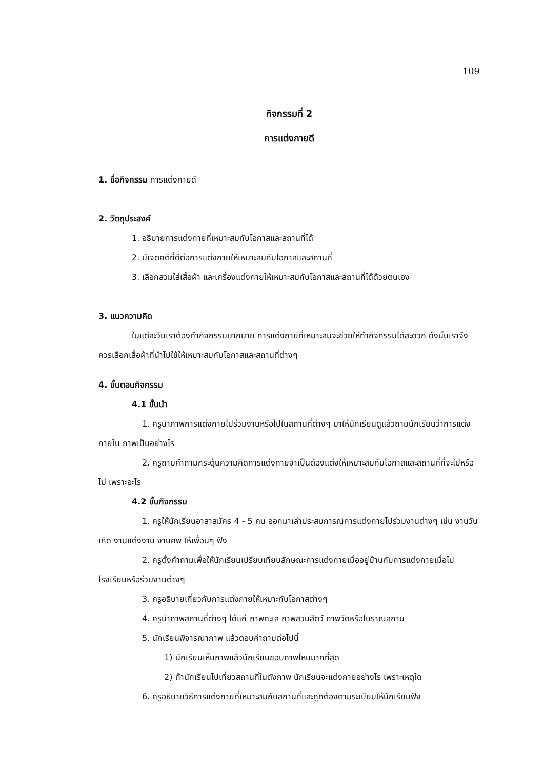109
กิจกรรมที่ 2
การแต่งกายดี
1. ชื่อกิจกรรม การแต่งกายดี
2. วัตถุประสงค์
1. อธิบายการแต่งกายที่เหมาะสมกับโอกาสและสถานที่ได้
2. มีเจตคติที่ดีต่อการแต่งกายให้เหมาะสมกับโอกาสและสถานที่
3. เลือกสวมใส่เสื้อผ้า และเครื่องแต่งกายให้เหมาะสมกับโอกาสและสถานที่ได้ด้วยตนเอง
3. แนวความคิด
ในแต่ละวันเราต้องทำกิจกรรมมากมาย การแต่งกายที่เหมาะสมจะช่วยให้ทำกิจกรรมได้สะดวก ดังนั้นเราจึงควรเลือกเสื้อผ้าที่นำไปใช้ให้เหมาะสมกับโอกาสและสถานที่ต่างๆ
4. ขั้นตอนกิจกรรม
4.1 ขั้นนำ
1. ครูนำภาพการแต่งกายไปร่วมงานหรือไปในสถานที่ต่างๆ มาให้นักเรียนดูแล้วถามนักเรียนว่าการแต่งกายใน ภาพเป็นอย่างไร
2. ครูถามคำถามกระตุ้นความคิดการแต่งกายจำเป็นต้องแต่งให้เหมาะสมกับโอกาสและสถานที่ที่จะไปหรือไม่ เพราะอะไร
4.2 ขั้นกิจกรรม
1. ครูให้นักเรียนอาสาสมัคร 4 - 5 คน ออกมาเล่าประสบการณ์การแต่งกายไปร่วมงานต่างๆ เช่น งานวันเกิด งานแต่งงาน งานศพ ให้เพื่อนๆ ฟัง
2. ครูตั้งคำถามเพื่อให้นักเรียนเปรียบเทียบลักษณะการแต่งกายเมื่ออยู่บ้านกับการแต่งกายเมื่อไปโรงเรียนหรือร่วมงานต่างๆ
3. ครูอธิบายเกี่ยวกับการแต่งกายให้เหมาะกับโอกาสต่างๆ
4. ครูนำภาพสถานที่ต่างๆ ได้แก่ ภาพทะเล ภาพสวนสัตว์ ภาพวัดหรือโบราณสถาน
5. นักเรียนพิจารณาภาพ แล้วตอบคำถามต่อไปนี้
1) นักเรียนเห็นภาพแล้วนักเรียนชอบภาพไหนมากที่สุด
2) ถ้านักเรียนไปเที่ยวสถานที่ในดังภาพ นักเรียนจะแต่งกายอย่างไร เพราะเหตุใด
6. ครูอธิบายวิธีการแต่งกายที่เหมาะสมกับสถานที่และถูกต้องตามระเบียบให้นักเรียนฟัง